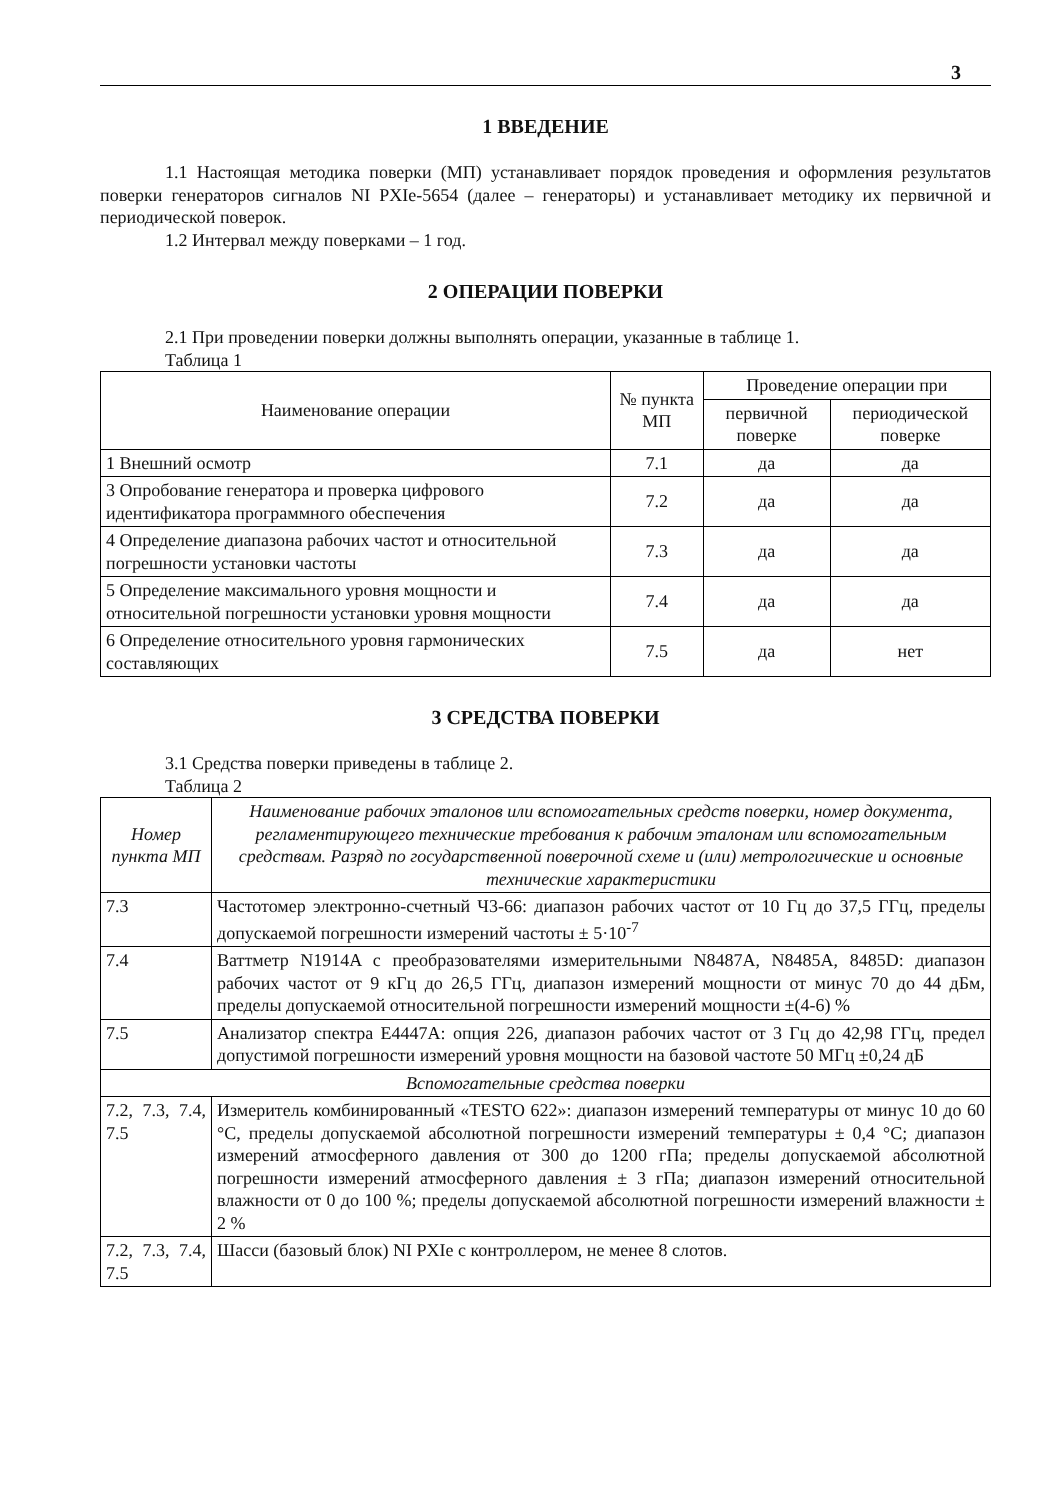3
1 ВВЕДЕНИЕ
1.1 Настоящая методика поверки (МП) устанавливает порядок проведения и оформления результатов поверки генераторов сигналов NI PXIe-5654 (далее – генераторы) и устанавливает методику их первичной и периодической поверок.
1.2 Интервал между поверками – 1 год.
2 ОПЕРАЦИИ ПОВЕРКИ
2.1 При проведении поверки должны выполнять операции, указанные в таблице 1.
Таблица 1
| Наименование операции | № пункта МП | Проведение операции при | |
| --- | --- | --- | --- |
| | | первичной поверке | периодической поверке |
| 1 Внешний осмотр | 7.1 | да | да |
| 3 Опробование генератора и проверка цифрового идентификатора программного обеспечения | 7.2 | да | да |
| 4 Определение диапазона рабочих частот и относительной погрешности установки частоты | 7.3 | да | да |
| 5 Определение максимального уровня мощности и относительной погрешности установки уровня мощности | 7.4 | да | да |
| 6 Определение относительного уровня гармонических составляющих | 7.5 | да | нет |
3 СРЕДСТВА ПОВЕРКИ
3.1 Средства поверки приведены в таблице 2.
Таблица 2
| Номер пункта МП | Наименование рабочих эталонов или вспомогательных средств поверки, номер документа, регламентирующего технические требования к рабочим эталонам или вспомогательным средствам. Разряд по государственной поверочной схеме и (или) метрологические и основные технические характеристики |
| --- | --- |
| 7.3 | Частотомер электронно-счетный Ч3-66: диапазон рабочих частот от 10 Гц до 37,5 ГГц, пределы допускаемой погрешности измерений частоты ± 5·10<sup>-7</sup> |
| 7.4 | Ваттметр N1914A с преобразователями измерительными N8487A, N8485A, 8485D: диапазон рабочих частот от 9 кГц до 26,5 ГГц, диапазон измерений мощности от минус 70 до 44 дБм, пределы допускаемой относительной погрешности измерений мощности ±(4-6) % |
| 7.5 | Анализатор спектра E4447A: опция 226, диапазон рабочих частот от 3 Гц до 42,98 ГГц, предел допустимой погрешности измерений уровня мощности на базовой частоте 50 МГц ±0,24 дБ |
| Вспомогательные средства поверки | |
| 7.2, 7.3, 7.4, 7.5 | Измеритель комбинированный «TESTO 622»: диапазон измерений температуры от минус 10 до 60 °С, пределы допускаемой абсолютной погрешности измерений температуры ± 0,4 °С; диапазон измерений атмосферного давления от 300 до 1200 гПа; пределы допускаемой абсолютной погрешности измерений атмосферного давления ± 3 гПа; диапазон измерений относительной влажности от 0 до 100 %; пределы допускаемой абсолютной погрешности измерений влажности ± 2 % |
| 7.2, 7.3, 7.4, 7.5 | Шасси (базовый блок) NI PXIe с контроллером, не менее 8 слотов. |